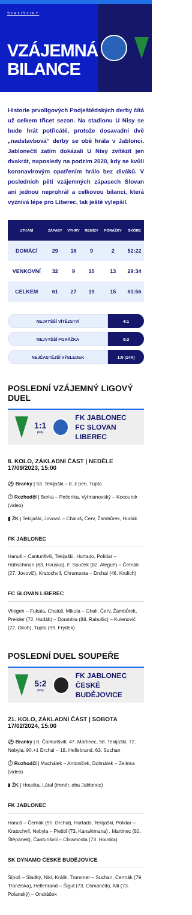STATISTIKY
VZÁJEMNÁ BILANCE
Historie prvoligových Podještědských derby čítá už celkem třicet sezon. Na stadionu U Nisy se bude hrát potřicáté, protože dosavadní dvě „nadstavbová“ derby se obě hrála v Jablonci. Jablonečtí zatím dokázali U Nisy zvítězit jen dvakrát, naposledy na podzim 2020, kdy se kvůli koronavirovým opatřením hrálo bez diváků. V posledních pěti vzájemných zápasech Slovan ani jednou neprohrál a celkovou bilanci, která vyznívá lépe pro Liberec, tak ještě vylepšil.
| UTKÁNÍ | ZÁPASY | VÝHRY | REMÍZY | PORÁŽKY | SKÓRE |
| --- | --- | --- | --- | --- | --- |
| DOMÁCÍ | 29 | 18 | 9 | 2 | 52:22 |
| VENKOVNÍ | 32 | 9 | 10 | 13 | 29:34 |
| CELKEM | 61 | 27 | 19 | 15 | 81:56 |
NEJVYŠŠÍ VÍTĚZSTVÍ 4:1
NEJVYŠŠÍ PORÁŽKA 0:3
NEJČASTĚJŠÍ VÝSLEDEK 1:0 (14X)
POSLEDNÍ VZÁJEMNÝ LIGOVÝ DUEL
1:1
(0:1)
FK JABLONEC
FC SLOVAN LIBEREC
8. KOLO, ZÁKLADNÍ ČÁST | NEDĚLE 17/09/2023, 15:00
⚽ Branky | 53. Tekijaški – 8. z pen. Tupta
⏱ Rozhodčí | Berka – Pečenka, Vyhnanovský – Kocourek (video)
▮ ŽK | Tekijaški, Jovovič – Chaluš, Červ, Žambůrek, Hudák
FK JABLONEC
Hanuš – Čanturišvili, Tekijaški, Hurtado, Polidar – Hübschman (63. Houska), F. Souček (82. Alégué) – Černák (27. Jovovič), Kratochvíl, Chramosta – Drchal (46. Krulich)
FC SLOVAN LIBEREC
Vliegen – Fukala, Chaluš, Mikula – Ghali, Červ, Žambůrek, Preisler (72. Hudák) – Doumbia (88. Rabušic) – Kulenovič (72. Okoh), Tupta (59. Frýdek)
POSLEDNÍ DUEL SOUPEŘE
5:2
(1:1)
FK JABLONEC
ČESKÉ BUDĚJOVICE
21. KOLO, ZÁKLADNÍ ČÁST | SOBOTA 17/02/2024, 15:00
⚽ Branky | 8. Čanturišvili, 47. Martinec, 58. Tekijaški, 72. Nebyla, 90.+1 Drchal – 18. Hellebrand, 63. Suchan
⏱ Rozhodčí | Machálek – Antoníček, Dohnálek – Zelinka (video)
▮ ŽK | Houska, Látal (trenér, oba Jablonec)
FK JABLONEC
Hanuš – Černák (90. Drchal), Hurtado, Tekijaški, Polidar – Kratochvíl, Nebyla – Pleštil (73. Kanakimana) , Martinec (82. Štěpánek), Čanturišvili – Chramosta (73. Houska)
SK DYNAMO ČESKÉ BUDĚJOVICE
Šípoš – Sladký, Nikl, Králik, Trummer – Suchan, Čermák (79. Tranziska), Hellebrand – Šigut (73. Osmančík), Alli (73. Polanský) – Ondrášek